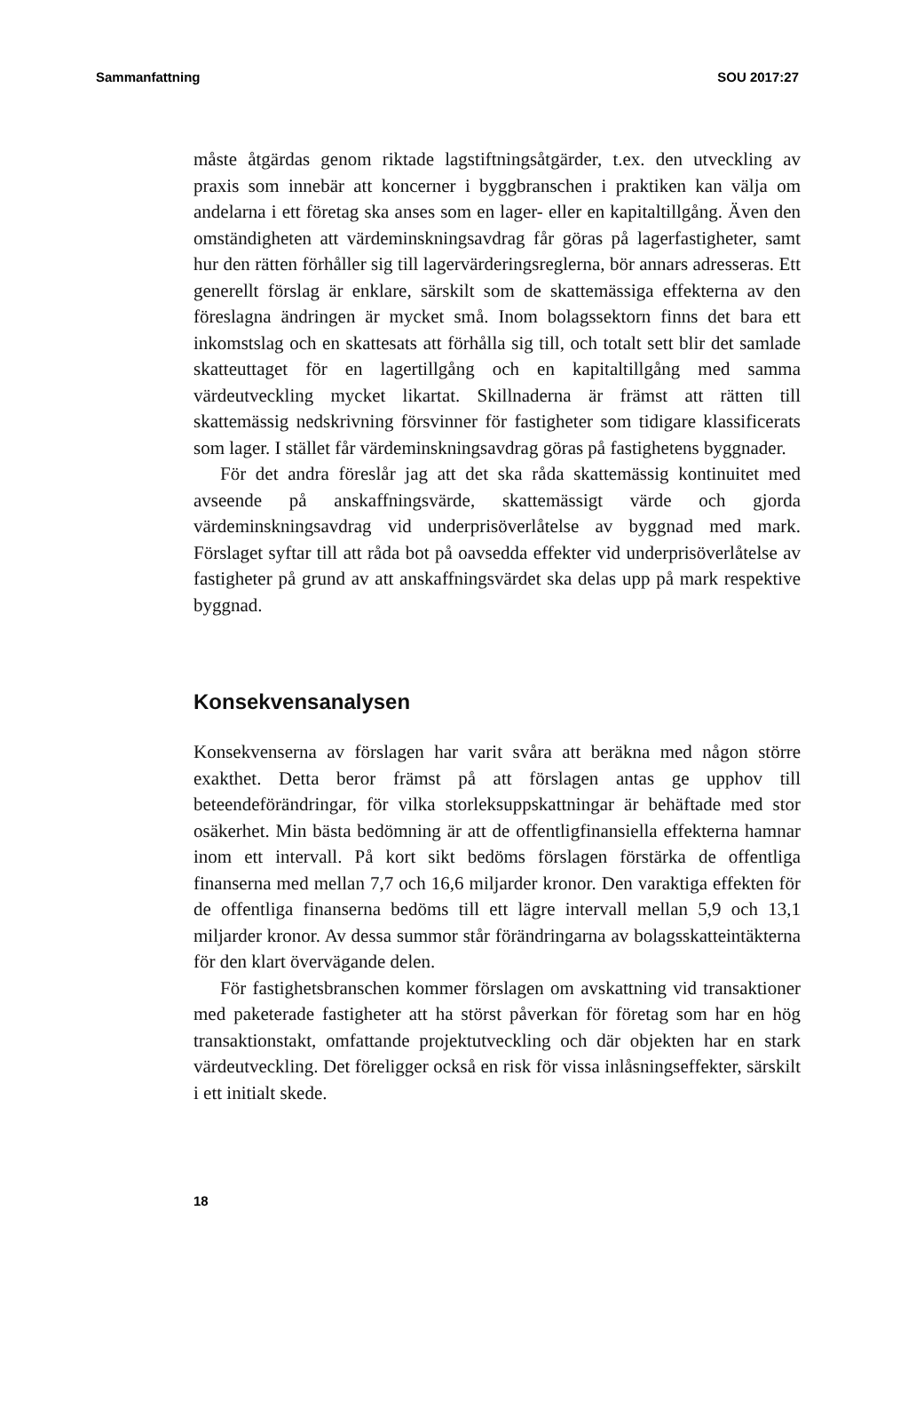Sammanfattning SOU 2017:27
måste åtgärdas genom riktade lagstiftningsåtgärder, t.ex. den utveckling av praxis som innebär att koncerner i byggbranschen i praktiken kan välja om andelarna i ett företag ska anses som en lager- eller en kapitaltillgång. Även den omständigheten att värdeminskningsavdrag får göras på lagerfastigheter, samt hur den rätten förhåller sig till lagervärderingsreglerna, bör annars adresseras. Ett generellt förslag är enklare, särskilt som de skattemässiga effekterna av den föreslagna ändringen är mycket små. Inom bolagssektorn finns det bara ett inkomstslag och en skattesats att förhålla sig till, och totalt sett blir det samlade skatteuttaget för en lagertillgång och en kapitaltillgång med samma värdeutveckling mycket likartat. Skillnaderna är främst att rätten till skattemässig nedskrivning försvinner för fastigheter som tidigare klassificerats som lager. I stället får värdeminskningsavdrag göras på fastighetens byggnader.
För det andra föreslår jag att det ska råda skattemässig kontinuitet med avseende på anskaffningsvärde, skattemässigt värde och gjorda värdeminskningsavdrag vid underprisöverlåtelse av byggnad med mark. Förslaget syftar till att råda bot på oavsedda effekter vid underprisöverlåtelse av fastigheter på grund av att anskaffningsvärdet ska delas upp på mark respektive byggnad.
Konsekvensanalysen
Konsekvenserna av förslagen har varit svåra att beräkna med någon större exakthet. Detta beror främst på att förslagen antas ge upphov till beteendeförändringar, för vilka storleksuppskattningar är behäftade med stor osäkerhet. Min bästa bedömning är att de offentligfinansiella effekterna hamnar inom ett intervall. På kort sikt bedöms förslagen förstärka de offentliga finanserna med mellan 7,7 och 16,6 miljarder kronor. Den varaktiga effekten för de offentliga finanserna bedöms till ett lägre intervall mellan 5,9 och 13,1 miljarder kronor. Av dessa summor står förändringarna av bolagsskatteintäkterna för den klart övervägande delen.
För fastighetsbranschen kommer förslagen om avskattning vid transaktioner med paketerade fastigheter att ha störst påverkan för företag som har en hög transaktionstakt, omfattande projektutveckling och där objekten har en stark värdeutveckling. Det föreligger också en risk för vissa inlåsningseffekter, särskilt i ett initialt skede.
18